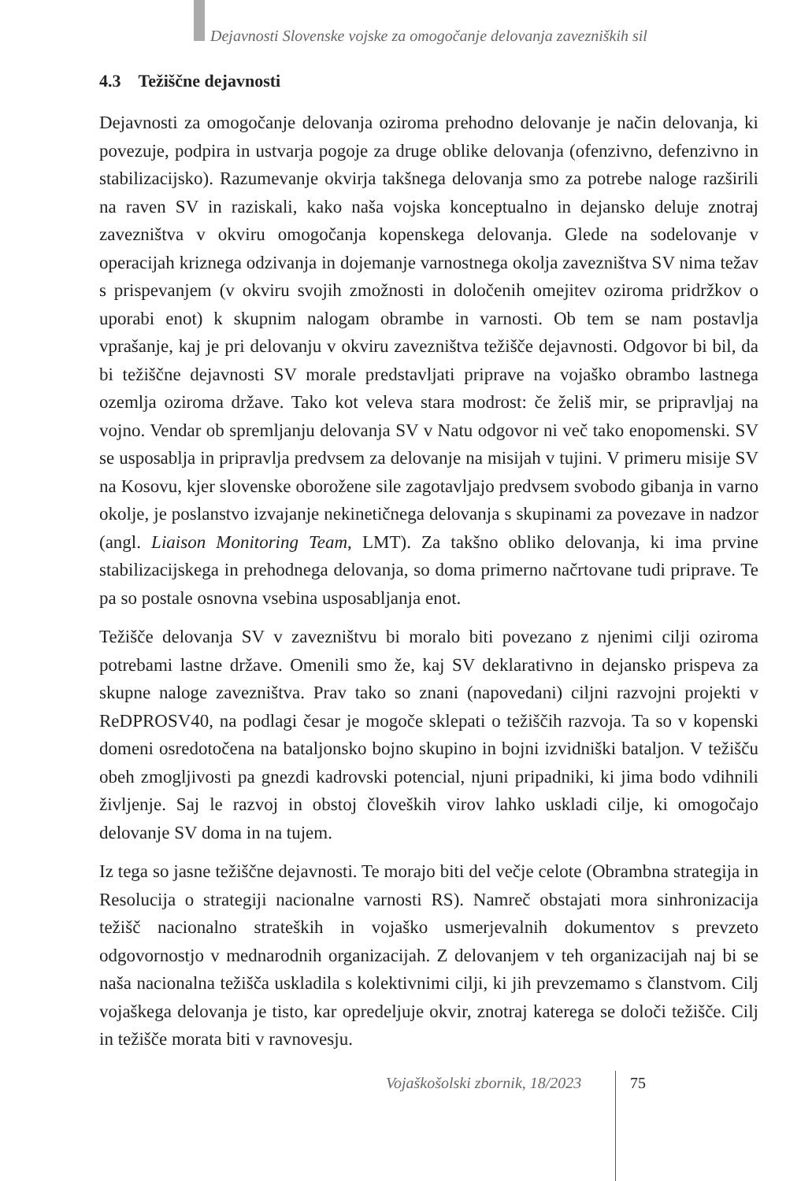Dejavnosti Slovenske vojske za omogočanje delovanja zavezniških sil
4.3 Težiščne dejavnosti
Dejavnosti za omogočanje delovanja oziroma prehodno delovanje je način delovanja, ki povezuje, podpira in ustvarja pogoje za druge oblike delovanja (ofenzivno, defenzivno in stabilizacijsko). Razumevanje okvirja takšnega delovanja smo za potrebe naloge razširili na raven SV in raziskali, kako naša vojska konceptualno in dejansko deluje znotraj zavezništva v okviru omogočanja kopenskega delovanja. Glede na sodelovanje v operacijah kriznega odzivanja in dojemanje varnostnega okolja zavezništva SV nima težav s prispevanjem (v okviru svojih zmožnosti in določenih omejitev oziroma pridržkov o uporabi enot) k skupnim nalogam obrambe in varnosti. Ob tem se nam postavlja vprašanje, kaj je pri delovanju v okviru zavezništva težišče dejavnosti. Odgovor bi bil, da bi težiščne dejavnosti SV morale predstavljati priprave na vojaško obrambo lastnega ozemlja oziroma države. Tako kot veleva stara modrost: če želiš mir, se pripravljaj na vojno. Vendar ob spremljanju delovanja SV v Natu odgovor ni več tako enopomenski. SV se usposablja in pripravlja predvsem za delovanje na misijah v tujini. V primeru misije SV na Kosovu, kjer slovenske oborožene sile zagotavljajo predvsem svobodo gibanja in varno okolje, je poslanstvo izvajanje nekinetičnega delovanja s skupinami za povezave in nadzor (angl. Liaison Monitoring Team, LMT). Za takšno obliko delovanja, ki ima prvine stabilizacijskega in prehodnega delovanja, so doma primerno načrtovane tudi priprave. Te pa so postale osnovna vsebina usposabljanja enot.
Težišče delovanja SV v zavezništvu bi moralo biti povezano z njenimi cilji oziroma potrebami lastne države. Omenili smo že, kaj SV deklarativno in dejansko prispeva za skupne naloge zavezništva. Prav tako so znani (napovedani) ciljni razvojni projekti v ReDPROSV40, na podlagi česar je mogoče sklepati o težiščih razvoja. Ta so v kopenski domeni osredotočena na bataljonsko bojno skupino in bojni izvidniški bataljon. V težišču obeh zmogljivosti pa gnezdi kadrovski potencial, njuni pripadniki, ki jima bodo vdihnili življenje. Saj le razvoj in obstoj človeških virov lahko uskladi cilje, ki omogočajo delovanje SV doma in na tujem.
Iz tega so jasne težiščne dejavnosti. Te morajo biti del večje celote (Obrambna strategija in Resolucija o strategiji nacionalne varnosti RS). Namreč obstajati mora sinhronizacija težišč nacionalno strateških in vojaško usmerjevalnih dokumentov s prevzeto odgovornostjo v mednarodnih organizacijah. Z delovanjem v teh organizacijah naj bi se naša nacionalna težišča uskladila s kolektivnimi cilji, ki jih prevzemamo s članstvom. Cilj vojaškega delovanja je tisto, kar opredeljuje okvir, znotraj katerega se določi težišče. Cilj in težišče morata biti v ravnovesju.
Vojaškošolski zbornik, 18/2023 75